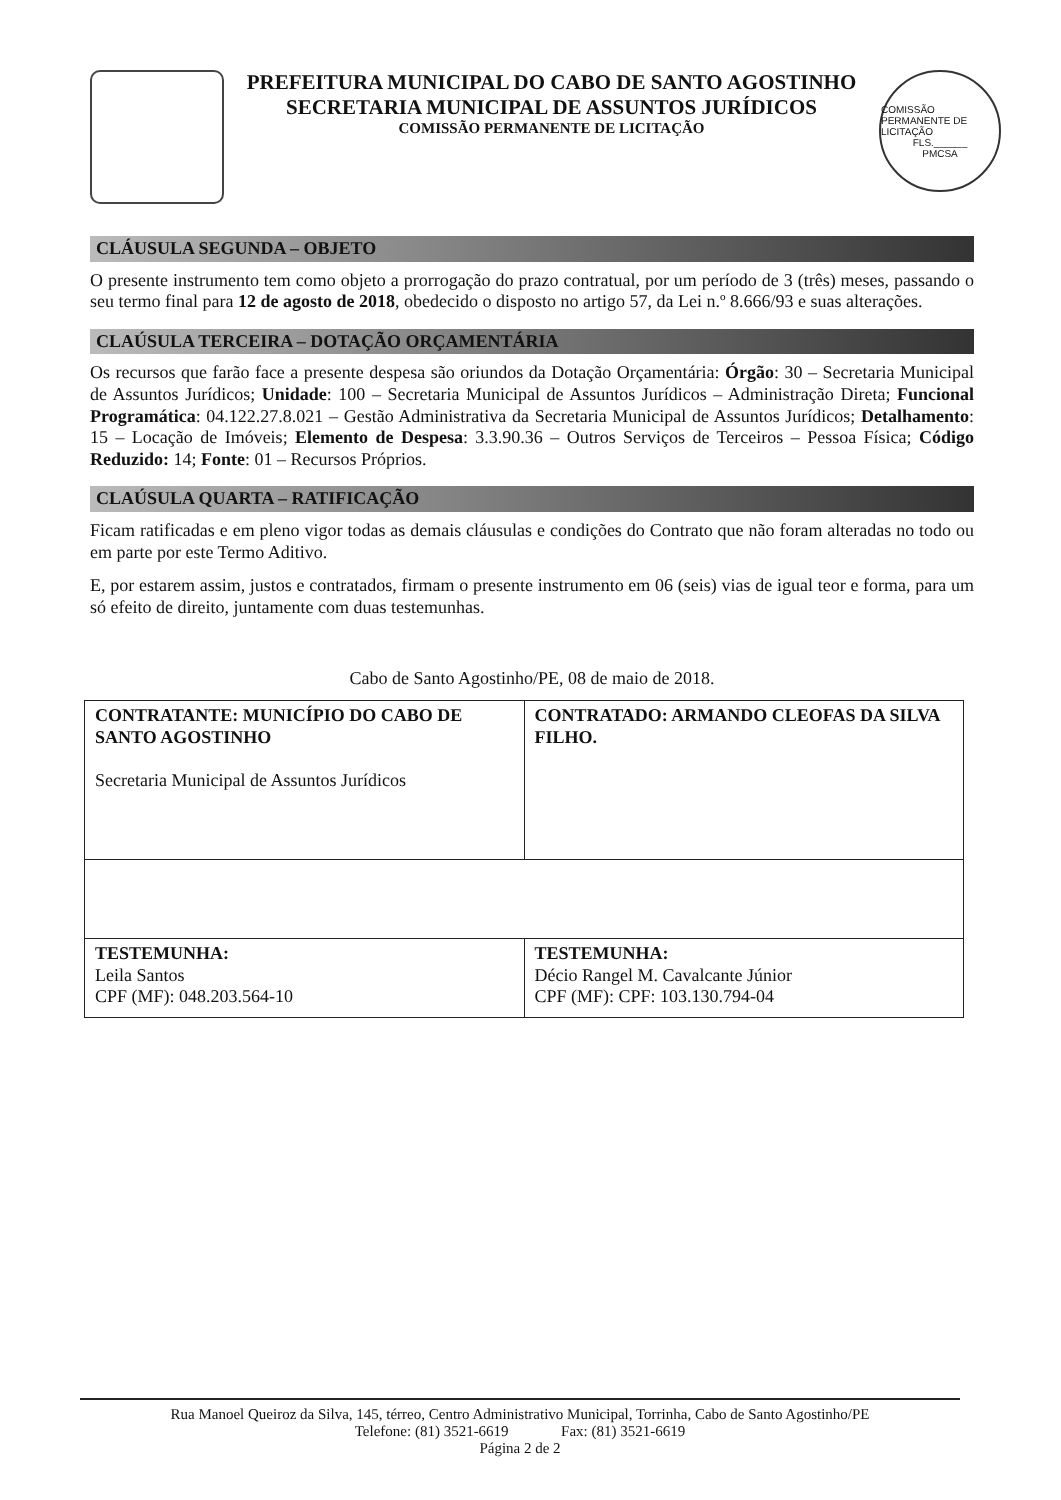PREFEITURA MUNICIPAL DO CABO DE SANTO AGOSTINHO
SECRETARIA MUNICIPAL DE ASSUNTOS JURÍDICOS
COMISSÃO PERMANENTE DE LICITAÇÃO
COMISSÃO PERMANENTE DE LICITAÇÃO
FLS.______
PMCSA
CLÁUSULA SEGUNDA – OBJETO
O presente instrumento tem como objeto a prorrogação do prazo contratual, por um período de 3 (três) meses, passando o seu termo final para 12 de agosto de 2018, obedecido o disposto no artigo 57, da Lei n.º 8.666/93 e suas alterações.
CLAÚSULA TERCEIRA – DOTAÇÃO ORÇAMENTÁRIA
Os recursos que farão face a presente despesa são oriundos da Dotação Orçamentária: Órgão: 30 – Secretaria Municipal de Assuntos Jurídicos; Unidade: 100 – Secretaria Municipal de Assuntos Jurídicos – Administração Direta; Funcional Programática: 04.122.27.8.021 – Gestão Administrativa da Secretaria Municipal de Assuntos Jurídicos; Detalhamento: 15 – Locação de Imóveis; Elemento de Despesa: 3.3.90.36 – Outros Serviços de Terceiros – Pessoa Física; Código Reduzido: 14; Fonte: 01 – Recursos Próprios.
CLAÚSULA QUARTA – RATIFICAÇÃO
Ficam ratificadas e em pleno vigor todas as demais cláusulas e condições do Contrato que não foram alteradas no todo ou em parte por este Termo Aditivo.
E, por estarem assim, justos e contratados, firmam o presente instrumento em 06 (seis) vias de igual teor e forma, para um só efeito de direito, juntamente com duas testemunhas.
Cabo de Santo Agostinho/PE, 08 de maio de 2018.
| CONTRATANTE: MUNICÍPIO DO CABO DE SANTO AGOSTINHO Secretaria Municipal de Assuntos Jurídicos | CONTRATADO: ARMANDO CLEOFAS DA SILVA FILHO. |
| TESTEMUNHA: Leila Santos CPF (MF): 048.203.564-10 | TESTEMUNHA: Décio Rangel M. Cavalcante Júnior CPF (MF): CPF: 103.130.794-04 |
Rua Manoel Queiroz da Silva, 145, térreo, Centro Administrativo Municipal, Torrinha, Cabo de Santo Agostinho/PE
Telefone: (81) 3521-6619 Fax: (81) 3521-6619
Página 2 de 2